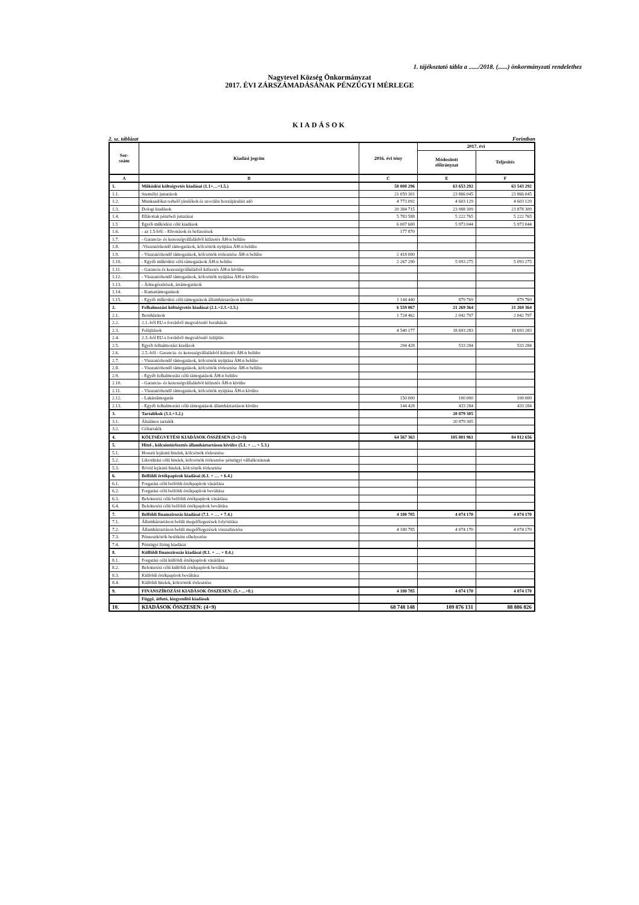1. tájékoztató tábla a ....../2018. (......) önkormányzati rendelethez
Nagytevel Község Önkormányzat
2017. ÉVI ZÁRSZÁMADÁSÁNAK PÉNZÜGYI MÉRLEGE
KIADÁSOK
2. sz. táblázat Forintban
| Sor- szám | Kiadási jogcím | 2016. évi tény | 2017. évi | |
| --- | --- | --- | --- | --- |
| | | | Módosított előirányzat | Teljesítés |
| A | B | C | E | F |
| 1. | Működési költségvetés kiadásai (1.1+…+1.5.) | 58 008 296 | 63 653 292 | 63 543 292 |
| 1.1. | Személyi juttatások | 21 059 301 | 23 866 045 | 23 866 045 |
| 1.2. | Munkaadókat terhelő járulékok és szociális hozzájárulási adó | 4 773 092 | 4 603 129 | 4 603 129 |
| 1.3. | Dologi kiadások | 20 384 715 | 23 988 309 | 23 878 309 |
| 1.4. | Ellátottak pénzbeli juttatásai | 5 783 588 | 5 222 765 | 5 222 765 |
| 1.5 | Egyéb működési célú kiadások | 6 007 600 | 5 973 044 | 5 973 044 |
| 1.6. | - az 1.5-ből: - Elvonások és befizetések | 177 870 | | |
| 1.7. | - Garancia- és kezességvállalásból kifizetés ÁH-n belülre | | | |
| 1.8. | -Visszatérítendő támogatások, kölcsönök nyújtása ÁH-n belülre | | | |
| 1.9. | - Visszatérítendő támogatások, kölcsönök törlesztése ÁH-n belülre | 2 418 000 | | |
| 1.10. | - Egyéb működési célú támogatások ÁH-n belülre | 2 267 290 | 5 093 275 | 5 093 275 |
| 1.11. | - Garancia és kezességvállalásból kifizetés ÁH-n kívülre | | | |
| 1.12. | - Visszatérítendő támogatások, kölcsönök nyújtása ÁH-n kívülre | | | |
| 1.13. | - Árkiegészítések, ártámogatások | | | |
| 1.14. | - Kamattámogatások | | | |
| 1.15. | - Egyéb működési célú támogatások államháztartáson kívülre | 1 144 440 | 879 769 | 879 769 |
| 2. | Felhalmozási költségvetés kiadásai (2.1.+2.3.+2.5.) | 6 559 067 | 21 269 364 | 21 269 364 |
| 2.1. | Beruházások | 1 724 462 | 2 042 797 | 2 042 797 |
| 2.2. | 2.1.-ből EU-s forrásból megvalósuló beruházás | | | |
| 2.3. | Felújítások | 4 540 177 | 18 693 283 | 18 693 283 |
| 2.4. | 2.3.-ból EU-s forrásból megvalósuló felújítás | | | |
| 2.5. | Egyéb felhalmozási kiadások | 294 428 | 533 284 | 533 284 |
| 2.6. | 2.5.-ből - Garancia- és kezességvállalásból kifizetés ÁH-n belülre | | | |
| 2.7. | - Visszatérítendő támogatások, kölcsönök nyújtása ÁH-n belülre | | | |
| 2.8. | - Visszatérítendő támogatások, kölcsönök törlesztése ÁH-n belülre | | | |
| 2.9. | - Egyéb felhalmozási célú támogatások ÁH-n belülre | | | |
| 2.10. | - Garancia- és kezességvállalásból kifizetés ÁH-n kívülre | | | |
| 2.11. | - Visszatérítendő támogatások, kölcsönök nyújtása ÁH-n kívülre | | | |
| 2.12. | - Lakástámogatás | 150 000 | 100 000 | 100 000 |
| 2.13. | - Egyéb felhalmozási célú támogatások államháztartáson kívülre | 144 428 | 433 284 | 433 284 |
| 3. | Tartalékok (3.1.+3.2.) | | 20 879 305 | |
| 3.1. | Általános tartalék | | 20 879 305 | |
| 3.2. | Céltartalék | | | |
| 4. | KÖLTSÉGVETÉSI KIADÁSOK ÖSSZESEN (1+2+3) | 64 567 363 | 105 801 961 | 84 812 656 |
| 5. | Hitel-, kölcsöntörlesztés államháztartáson kívülre (5.1. + … + 5.3.) | | | |
| 5.1. | Hosszú lejáratú hitelek, kölcsönök törlesztése | | | |
| 5.2. | Likviditási célú hitelek, kölcsönök törlesztése pénzügyi vállalkozásnak | | | |
| 5.3. | Rövid lejáratú hitelek, kölcsönök törlesztése | | | |
| 6. | Belföldi értékpapírok kiadásai (6.1. + … + 6.4.) | | | |
| 6.1. | Forgatási célú belföldi értékpapírok vásárlása | | | |
| 6.2. | Forgatási célú belföldi értékpapírok beváltása | | | |
| 6.3. | Befektetési célú belföldi értékpapírok vásárlása | | | |
| 6.4. | Befektetési célú belföldi értékpapírok beváltása | | | |
| 7. | Belföldi finanszírozás kiadásai (7.1. + … + 7.4.) | 4 180 785 | 4 074 170 | 4 074 170 |
| 7.1. | Államháztartáson belüli megelőlegezések folyósítása | | | |
| 7.2. | Államháztartáson belüli megelőlegezések visszafizetése | 4 180 785 | 4 074 170 | 4 074 170 |
| 7.3. | Pénzeszközök betétként elhelyezése | | | |
| 7.4. | Pénzügyi lízing kiadásai | | | |
| 8. | Külföldi finanszírozás kiadásai (8.1. + … + 8.4.) | | | |
| 8.1. | Forgatási célú külföldi értékpapírok vásárlása | | | |
| 8.2. | Befektetési célú külföldi értékpapírok beváltása | | | |
| 8.3. | Külföldi értékpapírok beváltása | | | |
| 8.4. | Külföldi hitelek, kölcsönök törlesztése | | | |
| 9. | FINANSZÍROZÁSI KIADÁSOK ÖSSZESEN: (5.+…+8.) | 4 180 785 | 4 074 170 | 4 074 170 |
| | Függő, átfutó, kiegyenlítő kiadások | | | |
| 10. | KIADÁSOK ÖSSZESEN: (4+9) | 68 748 148 | 109 876 131 | 88 886 826 |